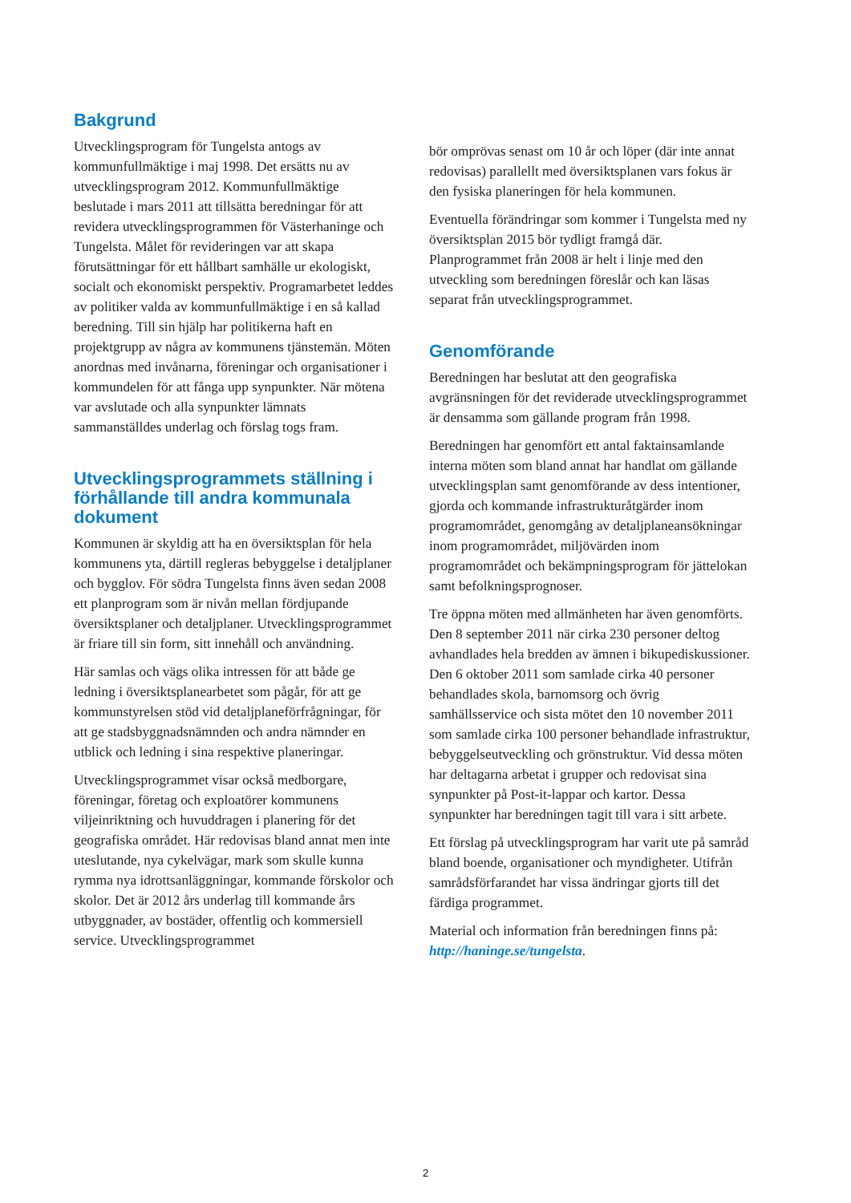Bakgrund
Utvecklingsprogram för Tungelsta antogs av kommunfullmäktige i maj 1998. Det ersätts nu av utvecklingsprogram 2012. Kommunfullmäktige beslutade i mars 2011 att tillsätta beredningar för att revidera utvecklingsprogrammen för Västerhaninge och Tungelsta. Målet för revideringen var att skapa förutsättningar för ett hållbart samhälle ur ekologiskt, socialt och ekonomiskt perspektiv. Programarbetet leddes av politiker valda av kommunfullmäktige i en så kallad beredning. Till sin hjälp har politikerna haft en projektgrupp av några av kommunens tjänstemän. Möten anordnas med invånarna, föreningar och organisationer i kommundelen för att fånga upp synpunkter. När mötena var avslutade och alla synpunkter lämnats sammanställdes underlag och förslag togs fram.
Utvecklingsprogrammets ställning i förhållande till andra kommunala dokument
Kommunen är skyldig att ha en översiktsplan för hela kommunens yta, därtill regleras bebyggelse i detaljplaner och bygglov. För södra Tungelsta finns även sedan 2008 ett planprogram som är nivån mellan fördjupande översiktsplaner och detaljplaner. Utvecklingsprogrammet är friare till sin form, sitt innehåll och användning.
Här samlas och vägs olika intressen för att både ge ledning i översiktsplanearbetet som pågår, för att ge kommunstyrelsen stöd vid detaljplaneförfrågningar, för att ge stadsbyggnadsnämnden och andra nämnder en utblick och ledning i sina respektive planeringar.
Utvecklingsprogrammet visar också medborgare, föreningar, företag och exploatörer kommunens viljeinriktning och huvuddragen i planering för det geografiska området. Här redovisas bland annat men inte uteslutande, nya cykelvägar, mark som skulle kunna rymma nya idrottsanläggningar, kommande förskolor och skolor. Det är 2012 års underlag till kommande års utbyggnader, av bostäder, offentlig och kommersiell service. Utvecklingsprogrammet
bör omprövas senast om 10 år och löper (där inte annat redovisas) parallellt med översiktsplanen vars fokus är den fysiska planeringen för hela kommunen.
Eventuella förändringar som kommer i Tungelsta med ny översiktsplan 2015 bör tydligt framgå där. Planprogrammet från 2008 är helt i linje med den utveckling som beredningen föreslår och kan läsas separat från utvecklingsprogrammet.
Genomförande
Beredningen har beslutat att den geografiska avgränsningen för det reviderade utvecklingsprogrammet är densamma som gällande program från 1998.
Beredningen har genomfört ett antal faktainsamlande interna möten som bland annat har handlat om gällande utvecklingsplan samt genomförande av dess intentioner, gjorda och kommande infrastrukturåtgärder inom programområdet, genomgång av detaljplaneansökningar inom programområdet, miljövärden inom programområdet och bekämpningsprogram för jättelokan samt befolkningsprognoser.
Tre öppna möten med allmänheten har även genomförts. Den 8 september 2011 när cirka 230 personer deltog avhandlades hela bredden av ämnen i bikupediskussioner. Den 6 oktober 2011 som samlade cirka 40 personer behandlades skola, barnomsorg och övrig samhällsservice och sista mötet den 10 november 2011 som samlade cirka 100 personer behandlade infrastruktur, bebyggelseutveckling och grönstruktur. Vid dessa möten har deltagarna arbetat i grupper och redovisat sina synpunkter på Post-it-lappar och kartor. Dessa synpunkter har beredningen tagit till vara i sitt arbete.
Ett förslag på utvecklingsprogram har varit ute på samråd bland boende, organisationer och myndigheter. Utifrån samrådsförfarandet har vissa ändringar gjorts till det färdiga programmet.
Material och information från beredningen finns på: http://haninge.se/tungelsta.
2